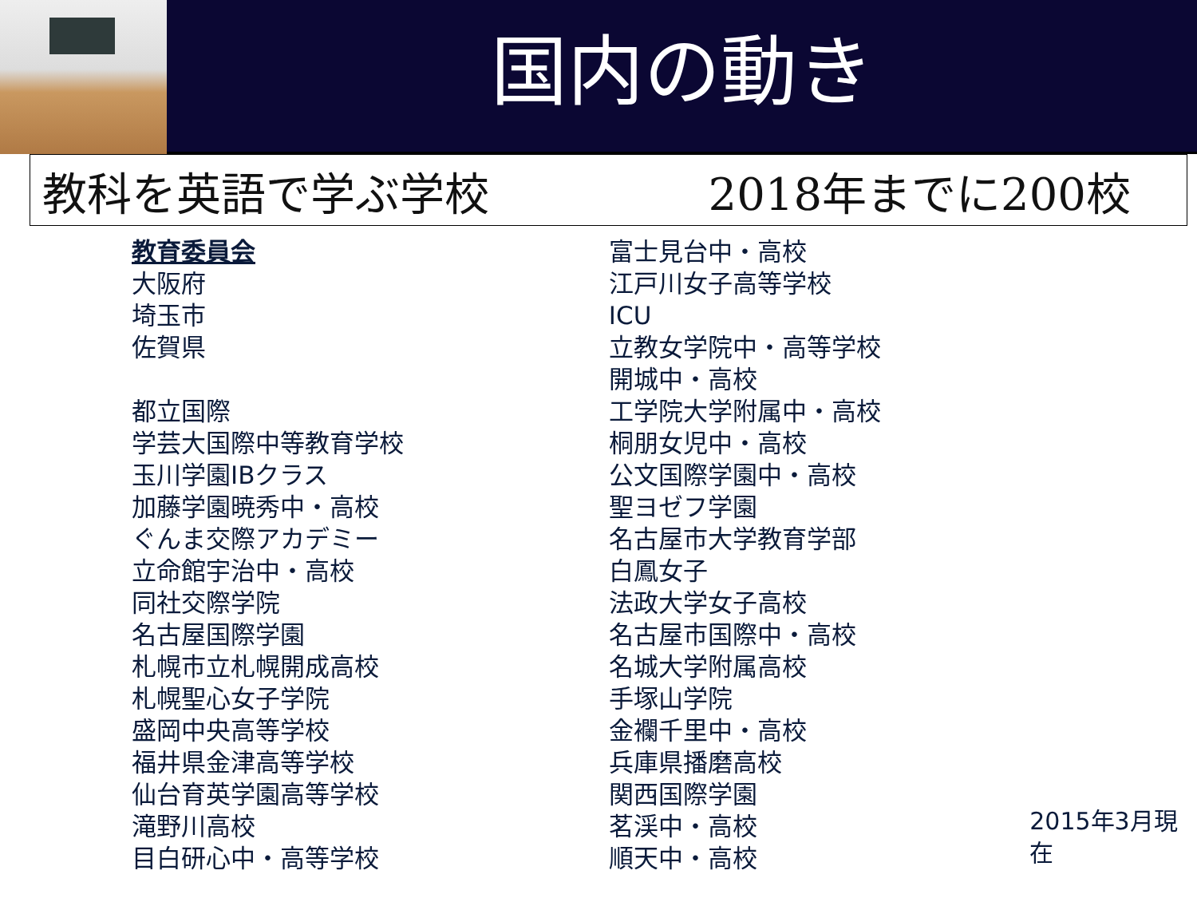国内の動き
教科を英語で学ぶ学校 2018年までに200校
教育委員会
大阪府
埼玉市
佐賀県
都立国際
学芸大国際中等教育学校
玉川学園IBクラス
加藤学園暁秀中・高校
ぐんま交際アカデミー
立命館宇治中・高校
同社交際学院
名古屋国際学園
札幌市立札幌開成高校
札幌聖心女子学院
盛岡中央高等学校
福井県金津高等学校
仙台育英学園高等学校
滝野川高校
目白研心中・高等学校
富士見台中・高校
江戸川女子高等学校
ICU
立教女学院中・高等学校
開城中・高校
工学院大学附属中・高校
桐朋女児中・高校
公文国際学園中・高校
聖ヨゼフ学園
名古屋市大学教育学部
白鳳女子
法政大学女子高校
名古屋市国際中・高校
名城大学附属高校
手塚山学院
金襴千里中・高校
兵庫県播磨高校
関西国際学園
茗渓中・高校
順天中・高校
2015年3月現在